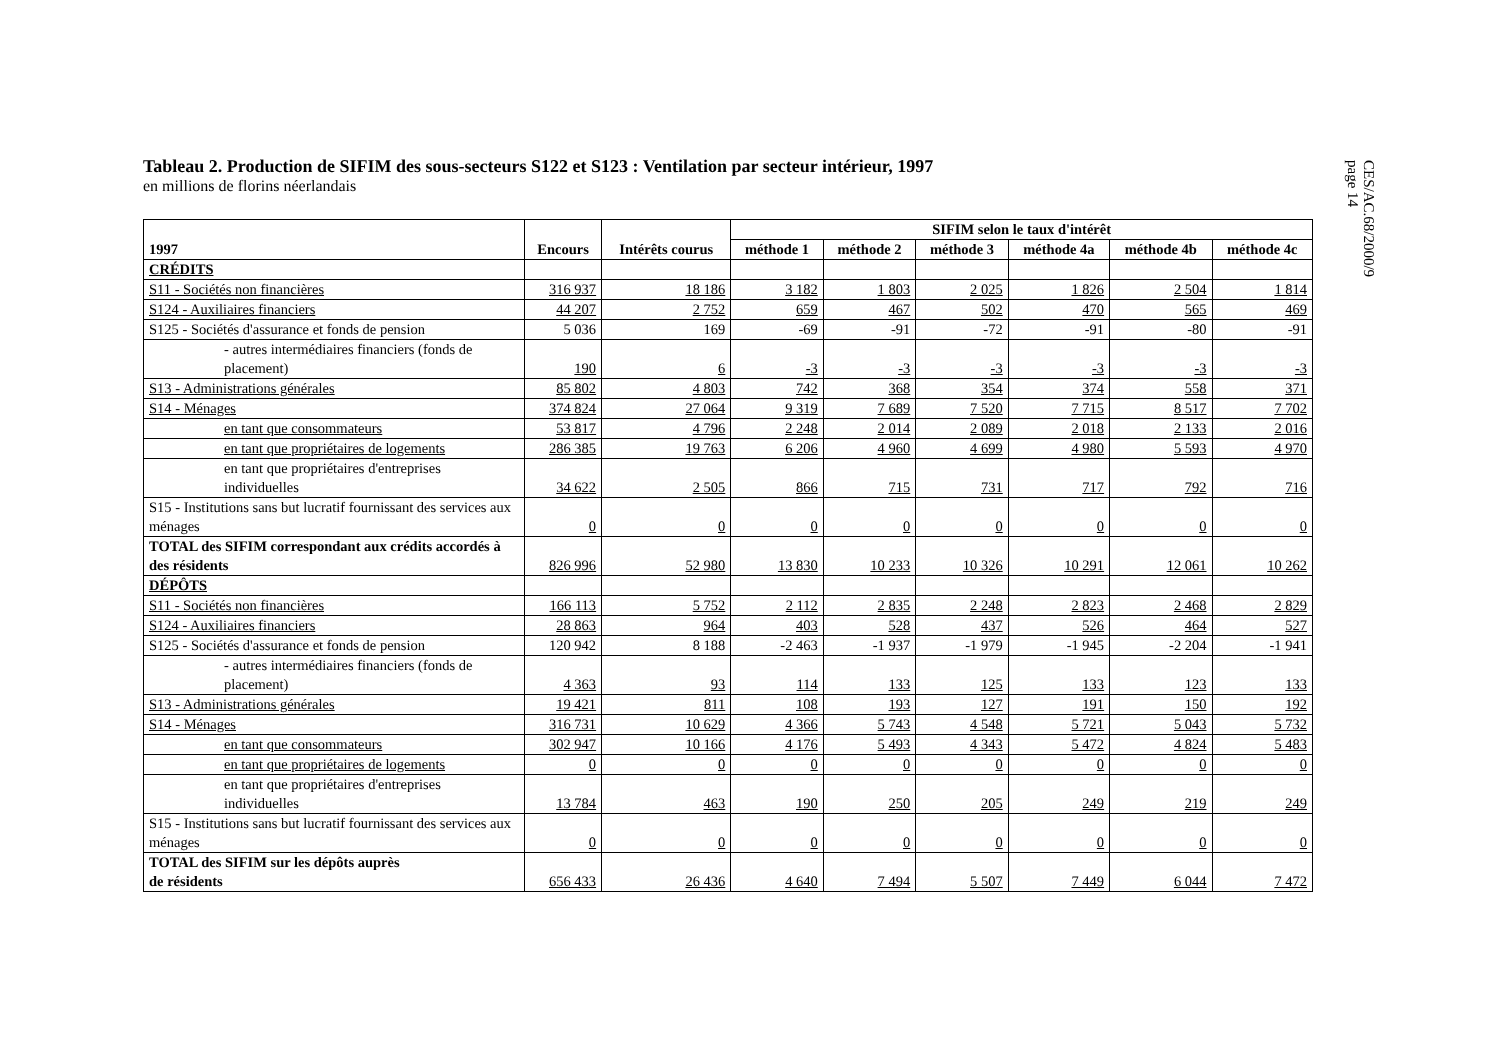CES/AC.68/2000/9
page 14
Tableau 2. Production de SIFIM des sous-secteurs S122 et S123 : Ventilation par secteur intérieur, 1997
en millions de florins néerlandais
| 1997 | Encours | Intérêts courus | SIFIM selon le taux d'intérêt | | | | | |
| --- | --- | --- | --- | --- | --- | --- | --- | --- |
| | | | méthode 1 | méthode 2 | méthode 3 | méthode 4a | méthode 4b | méthode 4c |
| CRÉDITS | | | | | | | | |
| S11 - Sociétés non financières | 316 937 | 18 186 | 3 182 | 1 803 | 2 025 | 1 826 | 2 504 | 1 814 |
| S124 - Auxiliaires financiers | 44 207 | 2 752 | 659 | 467 | 502 | 470 | 565 | 469 |
| S125 - Sociétés d'assurance et fonds de pension | 5 036 | 169 | -69 | -91 | -72 | -91 | -80 | -91 |
| - autres intermédiaires financiers (fonds de placement) | 190 | 6 | -3 | -3 | -3 | -3 | -3 | -3 |
| S13 - Administrations générales | 85 802 | 4 803 | 742 | 368 | 354 | 374 | 558 | 371 |
| S14 - Ménages | 374 824 | 27 064 | 9 319 | 7 689 | 7 520 | 7 715 | 8 517 | 7 702 |
| en tant que consommateurs | 53 817 | 4 796 | 2 248 | 2 014 | 2 089 | 2 018 | 2 133 | 2 016 |
| en tant que propriétaires de logements | 286 385 | 19 763 | 6 206 | 4 960 | 4 699 | 4 980 | 5 593 | 4 970 |
| en tant que propriétaires d'entreprises individuelles | 34 622 | 2 505 | 866 | 715 | 731 | 717 | 792 | 716 |
| S15 - Institutions sans but lucratif fournissant des services aux ménages | 0 | 0 | 0 | 0 | 0 | 0 | 0 | 0 |
| TOTAL des SIFIM correspondant aux crédits accordés à des résidents | 826 996 | 52 980 | 13 830 | 10 233 | 10 326 | 10 291 | 12 061 | 10 262 |
| DÉPÔTS | | | | | | | | |
| S11 - Sociétés non financières | 166 113 | 5 752 | 2 112 | 2 835 | 2 248 | 2 823 | 2 468 | 2 829 |
| S124 - Auxiliaires financiers | 28 863 | 964 | 403 | 528 | 437 | 526 | 464 | 527 |
| S125 - Sociétés d'assurance et fonds de pension | 120 942 | 8 188 | -2 463 | -1 937 | -1 979 | -1 945 | -2 204 | -1 941 |
| - autres intermédiaires financiers (fonds de placement) | 4 363 | 93 | 114 | 133 | 125 | 133 | 123 | 133 |
| S13 - Administrations générales | 19 421 | 811 | 108 | 193 | 127 | 191 | 150 | 192 |
| S14 - Ménages | 316 731 | 10 629 | 4 366 | 5 743 | 4 548 | 5 721 | 5 043 | 5 732 |
| en tant que consommateurs | 302 947 | 10 166 | 4 176 | 5 493 | 4 343 | 5 472 | 4 824 | 5 483 |
| en tant que propriétaires de logements | 0 | 0 | 0 | 0 | 0 | 0 | 0 | 0 |
| en tant que propriétaires d'entreprises individuelles | 13 784 | 463 | 190 | 250 | 205 | 249 | 219 | 249 |
| S15 - Institutions sans but lucratif fournissant des services aux ménages | 0 | 0 | 0 | 0 | 0 | 0 | 0 | 0 |
| TOTAL des SIFIM sur les dépôts auprès de résidents | 656 433 | 26 436 | 4 640 | 7 494 | 5 507 | 7 449 | 6 044 | 7 472 |